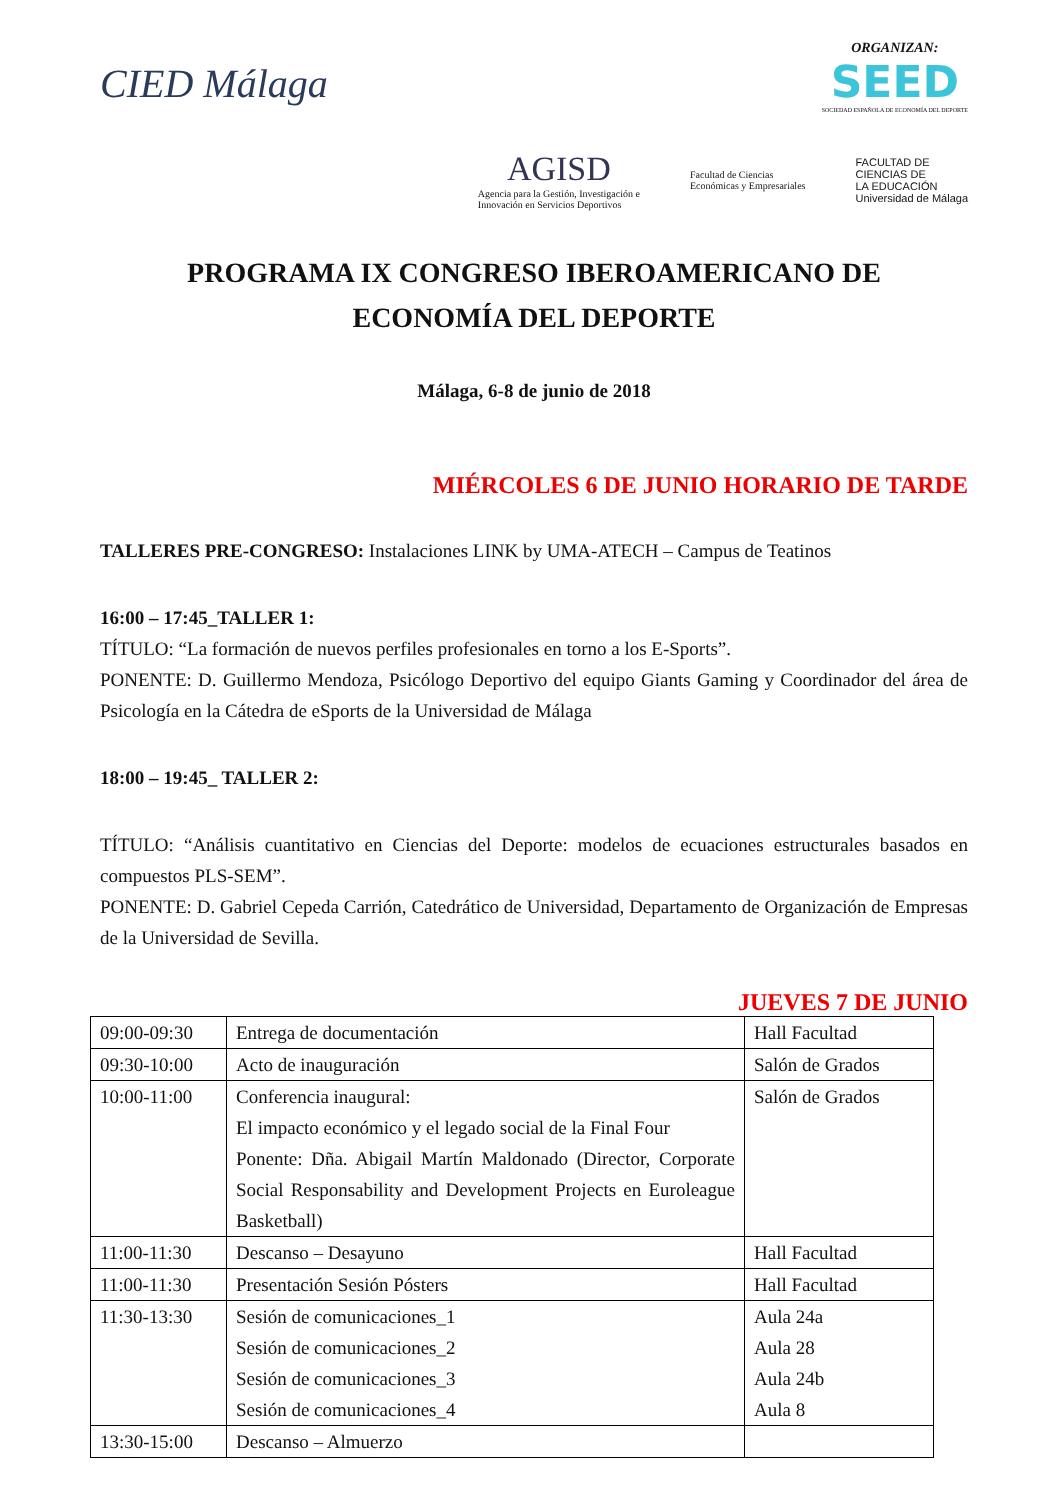CIED Málaga
ORGANIZAN:
SEED
SOCIEDAD ESPAÑOLA DE ECONOMÍA DEL DEPORTE
AGISD
Agencia para la Gestión, Investigación e
Innovación en Servicios Deportivos
Facultad de Ciencias
Económicas y Empresariales
FACULTAD DE
CIENCIAS DE
LA EDUCACIÓN
Universidad de Málaga
PROGRAMA IX CONGRESO IBEROAMERICANO DE
ECONOMÍA DEL DEPORTE
Málaga, 6-8 de junio de 2018
MIÉRCOLES 6 DE JUNIO HORARIO DE TARDE
TALLERES PRE-CONGRESO: Instalaciones LINK by UMA-ATECH – Campus de Teatinos
16:00 – 17:45_TALLER 1:
TÍTULO: “La formación de nuevos perfiles profesionales en torno a los E-Sports”.
PONENTE: D. Guillermo Mendoza, Psicólogo Deportivo del equipo Giants Gaming y Coordinador del área de Psicología en la Cátedra de eSports de la Universidad de Málaga
18:00 – 19:45_ TALLER 2:
TÍTULO: “Análisis cuantitativo en Ciencias del Deporte: modelos de ecuaciones estructurales basados en compuestos PLS-SEM”.
PONENTE: D. Gabriel Cepeda Carrión, Catedrático de Universidad, Departamento de Organización de Empresas de la Universidad de Sevilla.
JUEVES 7 DE JUNIO
| 09:00-09:30 | Entrega de documentación | Hall Facultad |
| 09:30-10:00 | Acto de inauguración | Salón de Grados |
| 10:00-11:00 | Conferencia inaugural: El impacto económico y el legado social de la Final Four Ponente: Dña. Abigail Martín Maldonado (Director, Corporate Social Responsability and Development Projects en Euroleague Basketball) | Salón de Grados |
| 11:00-11:30 | Descanso – Desayuno | Hall Facultad |
| 11:00-11:30 | Presentación Sesión Pósters | Hall Facultad |
| 11:30-13:30 | Sesión de comunicaciones_1 Sesión de comunicaciones_2 Sesión de comunicaciones_3 Sesión de comunicaciones_4 | Aula 24a Aula 28 Aula 24b Aula 8 |
| 13:30-15:00 | Descanso – Almuerzo | |